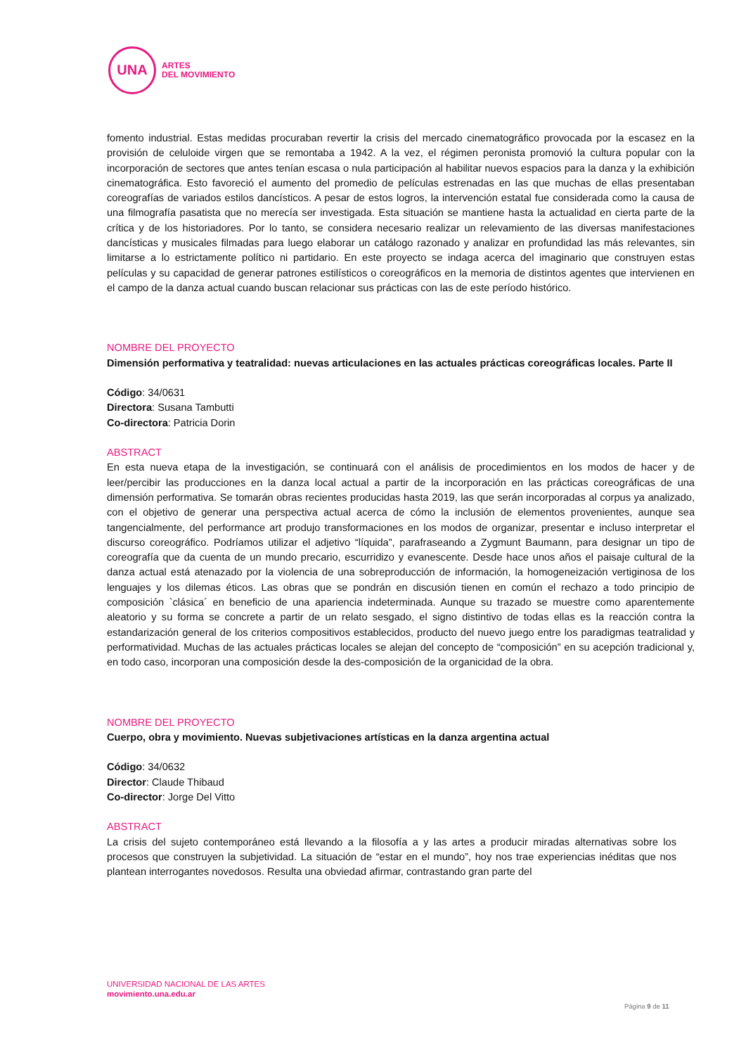UNA
ARTES
DEL MOVIMIENTO
fomento industrial. Estas medidas procuraban revertir la crisis del mercado cinematográfico provocada por la escasez en la provisión de celuloide virgen que se remontaba a 1942. A la vez, el régimen peronista promovió la cultura popular con la incorporación de sectores que antes tenían escasa o nula participación al habilitar nuevos espacios para la danza y la exhibición cinematográfica. Esto favoreció el aumento del promedio de películas estrenadas en las que muchas de ellas presentaban coreografías de variados estilos dancísticos. A pesar de estos logros, la intervención estatal fue considerada como la causa de una filmografía pasatista que no merecía ser investigada. Esta situación se mantiene hasta la actualidad en cierta parte de la crítica y de los historiadores. Por lo tanto, se considera necesario realizar un relevamiento de las diversas manifestaciones dancísticas y musicales filmadas para luego elaborar un catálogo razonado y analizar en profundidad las más relevantes, sin limitarse a lo estrictamente político ni partidario. En este proyecto se indaga acerca del imaginario que construyen estas películas y su capacidad de generar patrones estilísticos o coreográficos en la memoria de distintos agentes que intervienen en el campo de la danza actual cuando buscan relacionar sus prácticas con las de este período histórico.
NOMBRE DEL PROYECTO
Dimensión performativa y teatralidad: nuevas articulaciones en las actuales prácticas coreográficas locales. Parte II
Código: 34/0631
Directora: Susana Tambutti
Co-directora: Patricia Dorin
ABSTRACT
En esta nueva etapa de la investigación, se continuará con el análisis de procedimientos en los modos de hacer y de leer/percibir las producciones en la danza local actual a partir de la incorporación en las prácticas coreográficas de una dimensión performativa. Se tomarán obras recientes producidas hasta 2019, las que serán incorporadas al corpus ya analizado, con el objetivo de generar una perspectiva actual acerca de cómo la inclusión de elementos provenientes, aunque sea tangencialmente, del performance art produjo transformaciones en los modos de organizar, presentar e incluso interpretar el discurso coreográfico. Podríamos utilizar el adjetivo “líquida”, parafraseando a Zygmunt Baumann, para designar un tipo de coreografía que da cuenta de un mundo precario, escurridizo y evanescente. Desde hace unos años el paisaje cultural de la danza actual está atenazado por la violencia de una sobreproducción de información, la homogeneización vertiginosa de los lenguajes y los dilemas éticos. Las obras que se pondrán en discusión tienen en común el rechazo a todo principio de composición `clásica´ en beneficio de una apariencia indeterminada. Aunque su trazado se muestre como aparentemente aleatorio y su forma se concrete a partir de un relato sesgado, el signo distintivo de todas ellas es la reacción contra la estandarización general de los criterios compositivos establecidos, producto del nuevo juego entre los paradigmas teatralidad y performatividad. Muchas de las actuales prácticas locales se alejan del concepto de “composición” en su acepción tradicional y, en todo caso, incorporan una composición desde la des-composición de la organicidad de la obra.
NOMBRE DEL PROYECTO
Cuerpo, obra y movimiento. Nuevas subjetivaciones artísticas en la danza argentina actual
Código: 34/0632
Director: Claude Thibaud
Co-director: Jorge Del Vitto
ABSTRACT
La crisis del sujeto contemporáneo está llevando a la filosofía a y las artes a producir miradas alternativas sobre los procesos que construyen la subjetividad. La situación de “estar en el mundo”, hoy nos trae experiencias inéditas que nos plantean interrogantes novedosos. Resulta una obviedad afirmar, contrastando gran parte del
UNIVERSIDAD NACIONAL DE LAS ARTES
movimiento.una.edu.ar
Página 9 de 11